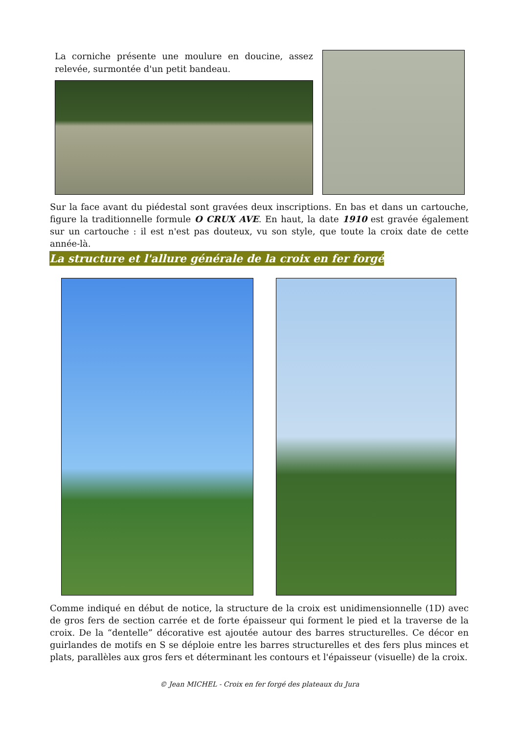La corniche présente une moulure en doucine, assez relevée, surmontée d'un petit bandeau.
Sur la face avant du piédestal sont gravées deux inscriptions. En bas et dans un cartouche, figure la traditionnelle formule O CRUX AVE. En haut, la date 1910 est gravée également sur un cartouche : il est n'est pas douteux, vu son style, que toute la croix date de cette année-là.
La structure et l'allure générale de la croix en fer forgé
Comme indiqué en début de notice, la structure de la croix est unidimensionnelle (1D) avec de gros fers de section carrée et de forte épaisseur qui forment le pied et la traverse de la croix. De la “dentelle” décorative est ajoutée autour des barres structurelles. Ce décor en guirlandes de motifs en S se déploie entre les barres structurelles et des fers plus minces et plats, parallèles aux gros fers et déterminant les contours et l'épaisseur (visuelle) de la croix.
© Jean MICHEL - Croix en fer forgé des plateaux du Jura